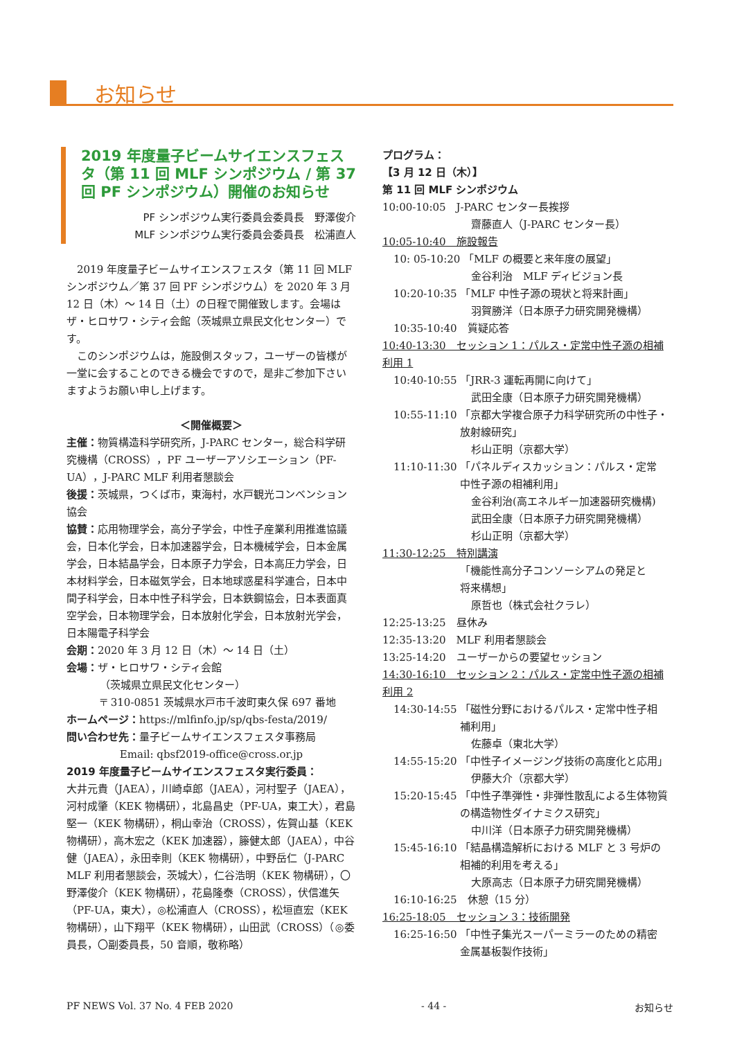お知らせ
2019 年度量子ビームサイエンスフェスタ（第 11 回 MLF シンポジウム / 第 37 回 PF シンポジウム）開催のお知らせ
PF シンポジウム実行委員会委員長　野澤俊介
MLF シンポジウム実行委員会委員長　松浦直人
2019 年度量子ビームサイエンスフェスタ（第 11 回 MLF シンポジウム／第 37 回 PF シンポジウム）を 2020 年 3 月 12 日（木）～ 14 日（土）の日程で開催致します。会場はザ・ヒロサワ・シティ会館（茨城県立県民文化センター）です。
このシンポジウムは，施設側スタッフ，ユーザーの皆様が一堂に会することのできる機会ですので，是非ご参加下さいますようお願い申し上げます。
＜開催概要＞
主催：物質構造科学研究所，J-PARC センター，総合科学研究機構（CROSS），PF ユーザーアソシエーション（PF-UA），J-PARC MLF 利用者懇談会
後援：茨城県，つくば市，東海村，水戸観光コンベンション協会
協賛：応用物理学会，高分子学会，中性子産業利用推進協議会，日本化学会，日本加速器学会，日本機械学会，日本金属学会，日本結晶学会，日本原子力学会，日本高圧力学会，日本材料学会，日本磁気学会，日本地球惑星科学連合，日本中間子科学会，日本中性子科学会，日本鉄鋼協会，日本表面真空学会，日本物理学会，日本放射化学会，日本放射光学会，日本陽電子科学会
会期：2020 年 3 月 12 日（木）～ 14 日（土）
会場：ザ・ヒロサワ・シティ会館
（茨城県立県民文化センター）
〒 310-0851 茨城県水戸市千波町東久保 697 番地
ホームページ：https://mlfinfo.jp/sp/qbs-festa/2019/
問い合わせ先：量子ビームサイエンスフェスタ事務局
Email: qbsf2019-office@cross.or.jp
2019 年度量子ビームサイエンスフェスタ実行委員：
大井元貴（JAEA），川崎卓郎（JAEA），河村聖子（JAEA），河村成肇（KEK 物構研），北島昌史（PF-UA，東工大），君島堅一（KEK 物構研），桐山幸治（CROSS），佐賀山基（KEK 物構研），高木宏之（KEK 加速器），籐健太郎（JAEA），中谷健（JAEA），永田幸則（KEK 物構研），中野岳仁（J-PARC MLF 利用者懇談会，茨城大），仁谷浩明（KEK 物構研），〇野澤俊介（KEK 物構研），花島隆泰（CROSS），伏信進矢（PF-UA，東大），◎松浦直人（CROSS），松垣直宏（KEK 物構研），山下翔平（KEK 物構研），山田武（CROSS）（◎委員長，〇副委員長，50 音順，敬称略）
プログラム：
【3 月 12 日（木）】
第 11 回 MLF シンポジウム
10:00-10:05　J-PARC センター長挨拶
齋藤直人（J-PARC センター長）
10:05-10:40　施設報告
10: 05-10:20 「MLF の概要と来年度の展望」
金谷利治　MLF ディビジョン長
10:20-10:35 「MLF 中性子源の現状と将来計画」
羽賀勝洋（日本原子力研究開発機構）
10:35-10:40　質疑応答
10:40-13:30　セッション 1：パルス・定常中性子源の相補利用 1
10:40-10:55 「JRR-3 運転再開に向けて」
武田全康（日本原子力研究開発機構）
10:55-11:10 「京都大学複合原子力科学研究所の中性子・
放射線研究」
杉山正明（京都大学）
11:10-11:30 「パネルディスカッション：パルス・定常
中性子源の相補利用」
金谷利治(高エネルギー加速器研究機構)
武田全康（日本原子力研究開発機構）
杉山正明（京都大学）
11:30-12:25　特別講演
「機能性高分子コンソーシアムの発足と
将来構想」
原哲也（株式会社クラレ）
12:25-13:25　昼休み
12:35-13:20　MLF 利用者懇談会
13:25-14:20　ユーザーからの要望セッション
14:30-16:10　セッション 2：パルス・定常中性子源の相補利用 2
14:30-14:55 「磁性分野におけるパルス・定常中性子相
補利用」
佐藤卓（東北大学）
14:55-15:20 「中性子イメージング技術の高度化と応用」
伊藤大介（京都大学）
15:20-15:45 「中性子準弾性・非弾性散乱による生体物質
の構造物性ダイナミクス研究」
中川洋（日本原子力研究開発機構）
15:45-16:10 「結晶構造解析における MLF と 3 号炉の
相補的利用を考える」
大原高志（日本原子力研究開発機構）
16:10-16:25　休憩（15 分）
16:25-18:05　セッション 3：技術開発
16:25-16:50 「中性子集光スーパーミラーのための精密
金属基板製作技術」
PF NEWS Vol. 37 No. 4 FEB 2020 - 44 - お知らせ